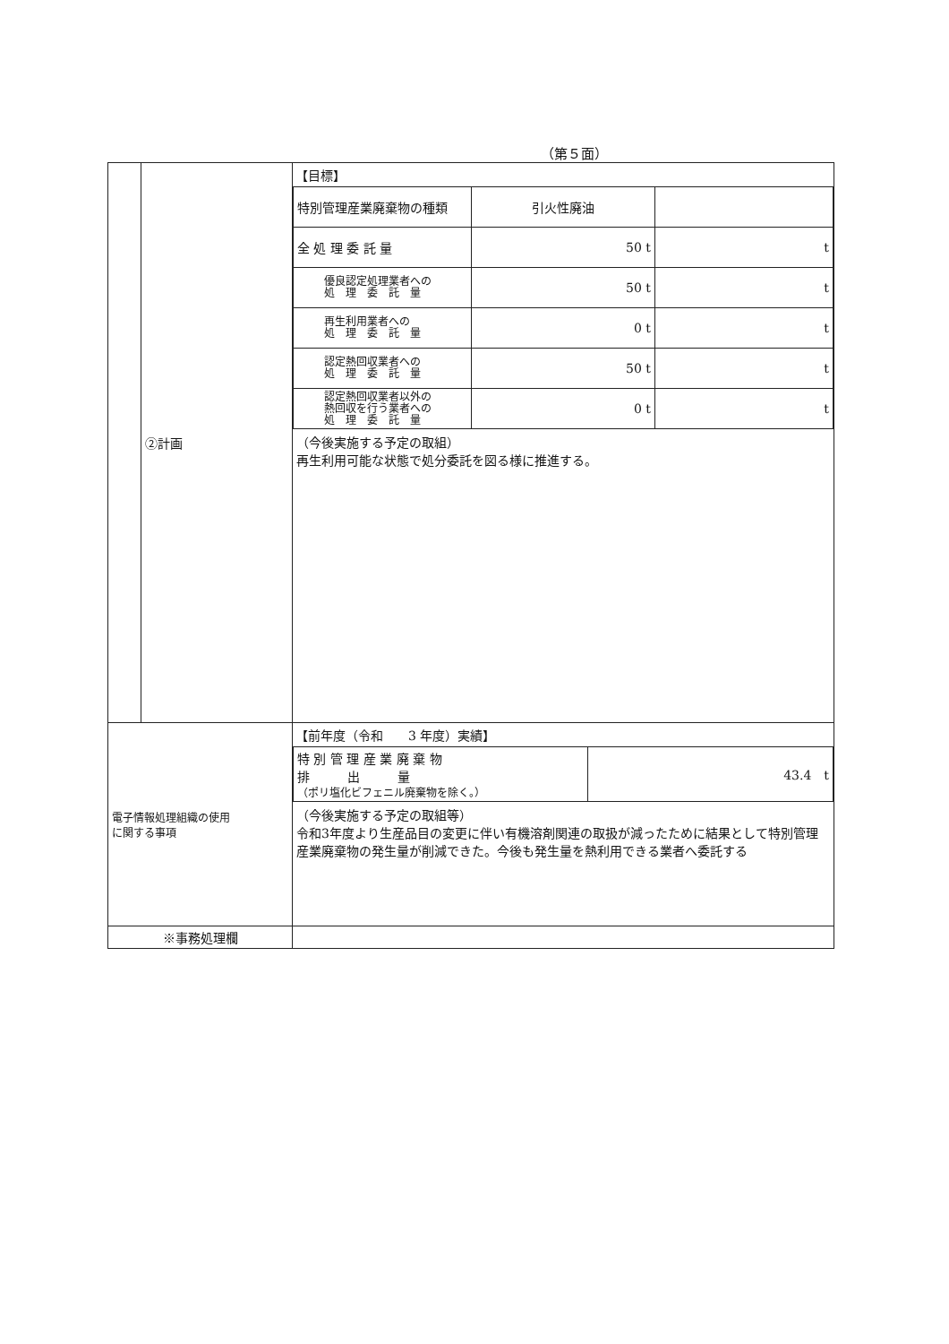（第５面）
| | ②計画 | 【目標】 / 特別管理産業廃棄物の種類 / 引火性廃油 / / / 全 処 理 委 託 量 / 50 t / t / / 優良認定処理業者への 処 理 委 託 量 / 50 t / t / / 再生利用業者への 処 理 委 託 量 / 0 t / t / / 認定熱回収業者への 処 理 委 託 量 / 50 t / t / / 認定熱回収業者以外の 熱回収を行う業者への 処 理 委 託 量 / 0 t / t / （今後実施する予定の取組） 再生利用可能な状態で処分委託を図る様に推進する。 |
| 電子情報処理組織の使用 に関する事項 | | 【前年度（令和 3 年度）実績】 / 特 別 管 理 産 業 廃 棄 物 排 出 量 （ポリ塩化ビフェニル廃棄物を除く。） / 43.4 t / （今後実施する予定の取組等） 令和3年度より生産品目の変更に伴い有機溶剤関連の取扱が減ったために結果として特別管理産業廃棄物の発生量が削減できた。今後も発生量を熱利用できる業者へ委託する |
| ※事務処理欄 | | |